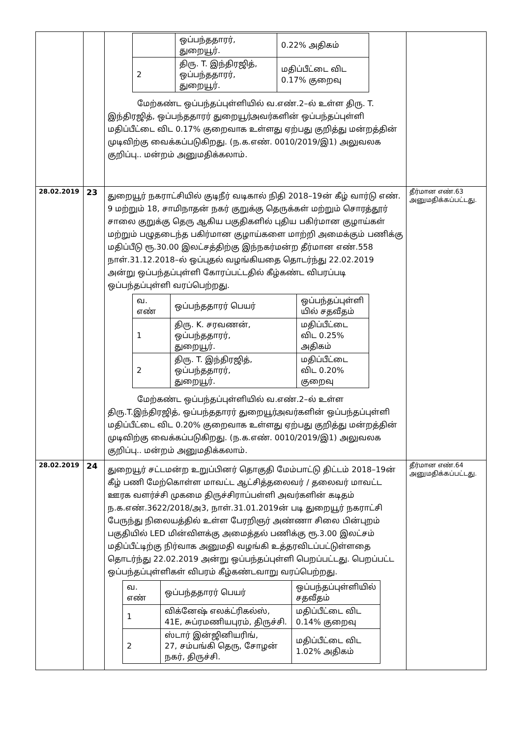| | | / / ஒப்பந்ததாரர், துறையூர். / 0.22% அதிகம் / / 2 / திரு. T. இந்திரஜித், ஒப்பந்ததாரர், துறையூர். / மதிப்பீட்டை விட 0.17% குறைவு / மேற்கண்ட ஒப்பந்தப்புள்ளியில் வ.எண்.2–ல் உள்ள திரு. T. இந்திரஜித், ஒப்பந்ததாரர் துறையூர்அவர்களின் ஒப்பந்தப்புள்ளி மதிப்பீட்டை விட 0.17% குறைவாக உள்ளது ஏற்பது குறித்து மன்றத்தின் முடிவிற்கு வைக்கப்படுகிறது. (ந.க.எண். 0010/2019/இ1) அலுவலக குறிப்பு.. மன்றம் அனுமதிக்கலாம். | |
| 28.02.2019 | 23 | துறையூர் நகராட்சியில் குடிநீர் வடிகால் நிதி 2018–19ன் கீழ் வார்டு எண். 9 மற்றும் 18, சாமிநாதன் நகர் குறுக்கு தெருக்கள் மற்றும் சொரத்தூர் சாலை குறுக்கு தெரு ஆகிய பகுதிகளில் புதிய பகிர்மான குழாய்கள் மற்றும் பழுதடைந்த பகிர்மான குழாய்களை மாற்றி அமைக்கும் பணிக்கு மதிப்பீடு ரூ.30.00 இலட்சத்திற்கு இந்நகர்மன்ற தீர்மான எண்.558 நாள்.31.12.2018–ல் ஒப்புதல் வழங்கியதை தொடர்ந்து 22.02.2019 அன்று ஒப்பந்தப்புள்ளி கோரப்பட்டதில் கீழ்கண்ட விபரப்படி ஒப்பந்தப்புள்ளி வரப்பெற்றது. / வ. எண் / ஒப்பந்ததாரர் பெயர் / ஒப்பந்தப்புள்ளி யில் சதவீதம் / / 1 / திரு. K. சரவணன், ஒப்பந்ததாரர், துறையூர். / மதிப்பீட்டை விட 0.25% அதிகம் / / 2 / திரு. T. இந்திரஜித், ஒப்பந்ததாரர், துறையூர். / மதிப்பீட்டை விட 0.20% குறைவு / மேற்கண்ட ஒப்பந்தப்புள்ளியில் வ.எண்.2–ல் உள்ள திரு.T.இந்திரஜித், ஒப்பந்ததாரர் துறையூர்அவர்களின் ஒப்பந்தப்புள்ளி மதிப்பீட்டை விட 0.20% குறைவாக உள்ளது ஏற்பது குறித்து மன்றத்தின் முடிவிற்கு வைக்கப்படுகிறது. (ந.க.எண். 0010/2019/இ1) அலுவலக குறிப்பு.. மன்றம் அனுமதிக்கலாம். | தீர்மான எண்.63 அனுமதிக்கப்பட்டது. |
| 28.02.2019 | 24 | துறையூர் சட்டமன்ற உறுப்பினர் தொகுதி மேம்பாட்டு திட்டம் 2018–19ன் கீழ் பணி மேற்கொள்ள மாவட்ட ஆட்சித்தலைவர் / தலைவர் மாவட்ட ஊரக வளர்ச்சி முகமை திருச்சிராப்பள்ளி அவர்களின் கடிதம் ந.க.எண்.3622/2018/அ3, நாள்.31.01.2019ன் படி துறையூர் நகராட்சி பேருந்து நிலையத்தில் உள்ள பேரறிஞர் அண்ணா சிலை பின்புறம் பகுதியில் LED மின்விளக்கு அமைத்தல் பணிக்கு ரூ.3.00 இலட்சம் மதிப்பீட்டிற்கு நிர்வாக அனுமதி வழங்கி உத்தரவிடப்பட்டுள்ளதை தொடர்ந்து 22.02.2019 அன்று ஒப்பந்தப்புள்ளி பெறப்பட்டது. பெறப்பட்ட ஒப்பந்தப்புள்ளிகள் விபரம் கீழ்கண்டவாறு வரப்பெற்றது. / வ. எண் / ஒப்பந்ததாரர் பெயர் / ஒப்பந்தப்புள்ளியில் சதவீதம் / / 1 / விக்னேஷ் எலக்ட்ரிகல்ஸ், 41E, சுப்ரமணியபுரம், திருச்சி. / மதிப்பீட்டை விட 0.14% குறைவு / / 2 / ஸ்டார் இன்ஜினியரிங், 27, சம்பங்கி தெரு, சோழன் நகர், திருச்சி. / மதிப்பீட்டை விட 1.02% அதிகம் / | தீர்மான எண்.64 அனுமதிக்கப்பட்டது. |